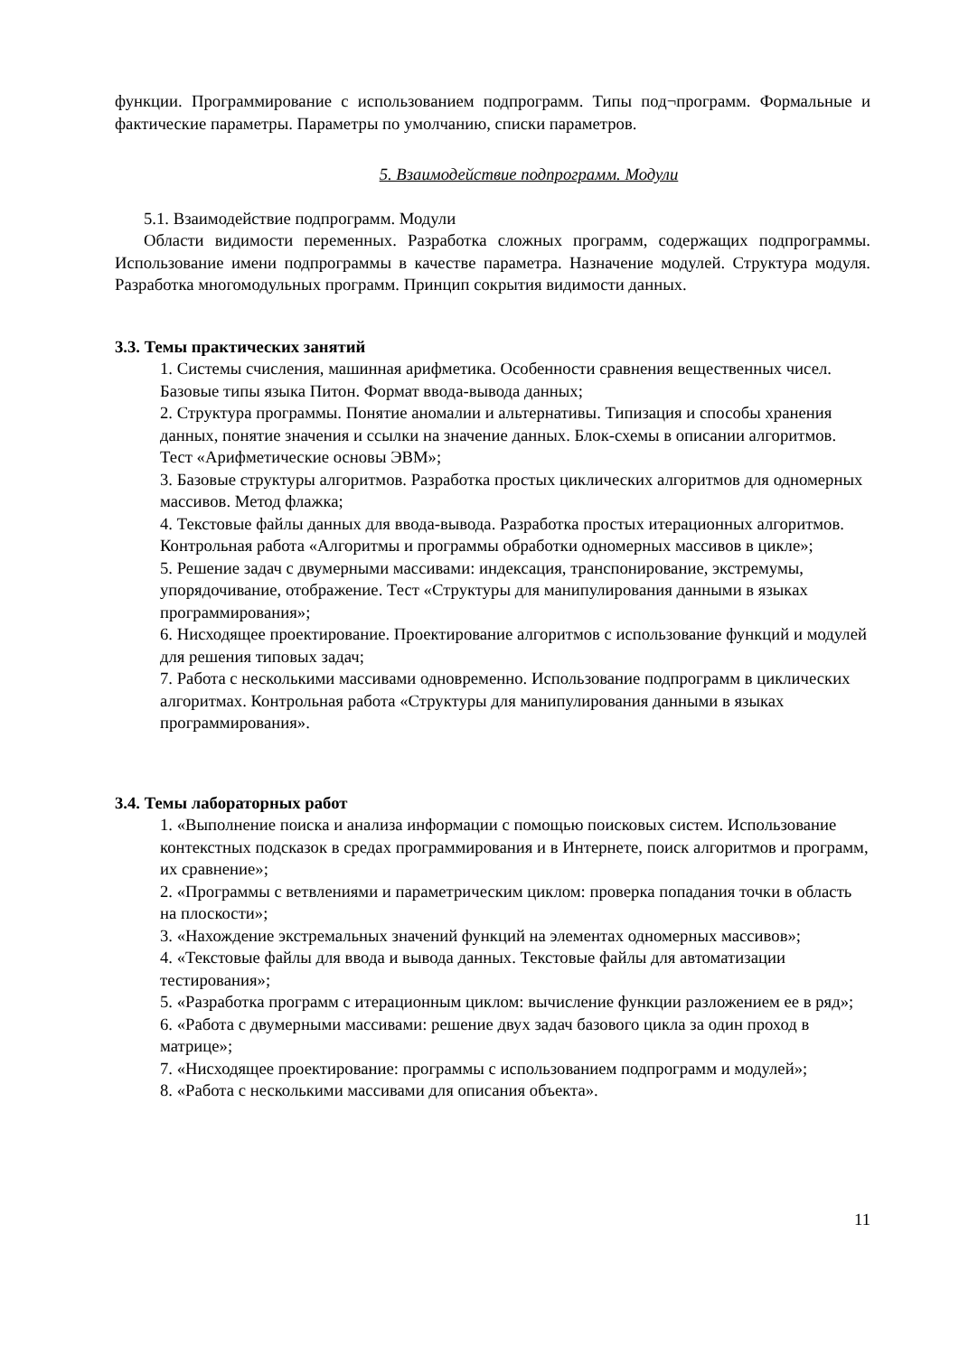функции. Программирование с использованием подпрограмм. Типы под¬программ. Формальные и фактические параметры. Параметры по умолчанию, списки параметров.
5. Взаимодействие подпрограмм. Модули
5.1. Взаимодействие подпрограмм. Модули
Области видимости переменных. Разработка сложных программ, содержащих подпрограммы. Использование имени подпрограммы в качестве параметра. Назначение модулей. Структура модуля. Разработка многомодульных программ. Принцип сокрытия видимости данных.
3.3. Темы практических занятий
1. Системы счисления, машинная арифметика. Особенности сравнения вещественных чисел. Базовые типы языка Питон. Формат ввода-вывода данных;
2. Структура программы. Понятие аномалии и альтернативы. Типизация и способы хранения данных, понятие значения и ссылки на значение данных. Блок-схемы в описании алгоритмов. Тест «Арифметические основы ЭВМ»;
3. Базовые структуры алгоритмов. Разработка простых циклических алгоритмов для одномерных массивов. Метод флажка;
4. Текстовые файлы данных для ввода-вывода. Разработка простых итерационных алгоритмов. Контрольная работа «Алгоритмы и программы обработки одномерных массивов в цикле»;
5. Решение задач с двумерными массивами: индексация, транспонирование, экстремумы, упорядочивание, отображение. Тест «Структуры для манипулирования данными в языках программирования»;
6. Нисходящее проектирование. Проектирование алгоритмов с использование функций и модулей для решения типовых задач;
7. Работа с несколькими массивами одновременно. Использование подпрограмм в циклических алгоритмах. Контрольная работа «Структуры для манипулирования данными в языках программирования».
3.4. Темы лабораторных работ
1. «Выполнение поиска и анализа информации с помощью поисковых систем. Использование контекстных подсказок в средах программирования и в Интернете, поиск алгоритмов и программ, их сравнение»;
2. «Программы с ветвлениями и параметрическим циклом: проверка попадания точки в область на плоскости»;
3. «Нахождение экстремальных значений функций на элементах одномерных массивов»;
4. «Текстовые файлы для ввода и вывода данных. Текстовые файлы для автоматизации тестирования»;
5. «Разработка программ с итерационным циклом: вычисление функции разложением ее в ряд»;
6. «Работа с двумерными массивами: решение двух задач базового цикла за один проход в матрице»;
7. «Нисходящее проектирование: программы с использованием подпрограмм и модулей»;
8. «Работа с несколькими массивами для описания объекта».
11